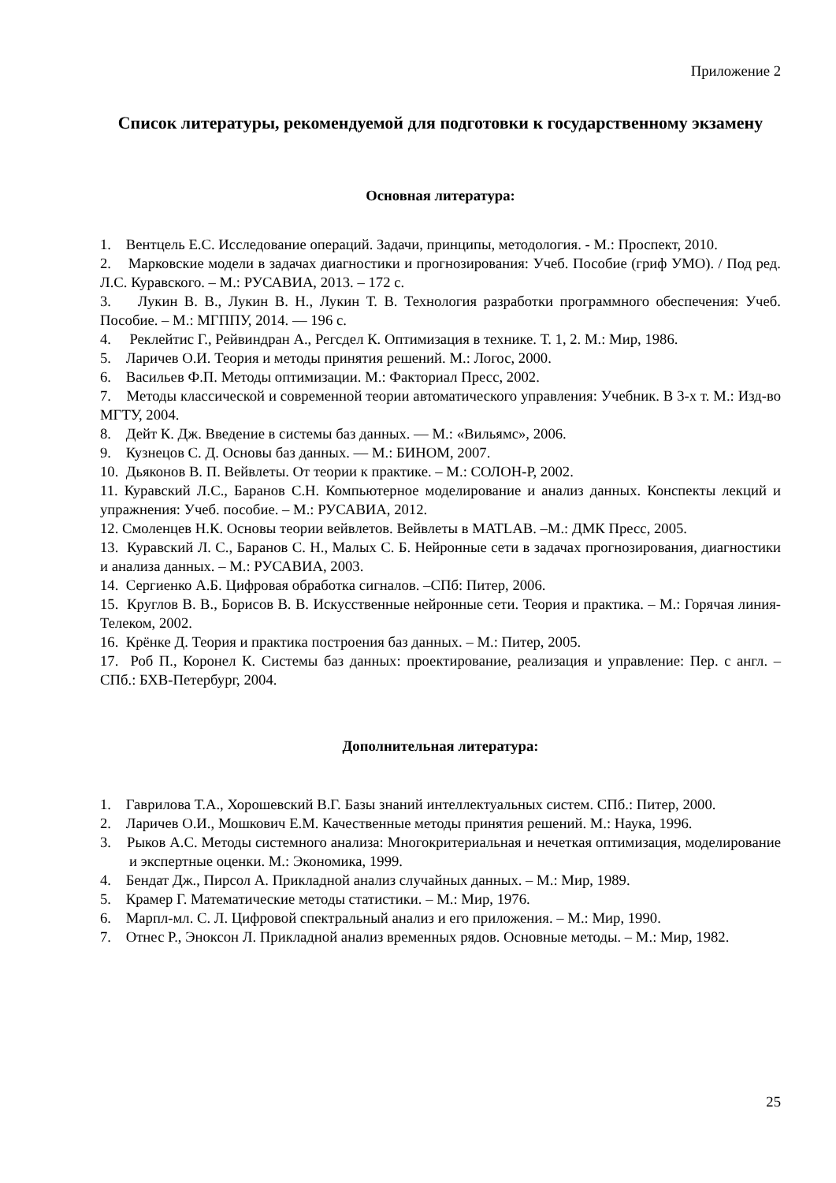Приложение 2
Список литературы, рекомендуемой для подготовки к государственному экзамену
Основная литература:
1. Вентцель Е.С. Исследование операций. Задачи, принципы, методология. - М.: Проспект, 2010.
2. Марковские модели в задачах диагностики и прогнозирования: Учеб. Пособие (гриф УМО). / Под ред. Л.С. Куравского. – М.: РУСАВИА, 2013. – 172 с.
3. Лукин В. В., Лукин В. Н., Лукин Т. В. Технология разработки программного обеспечения: Учеб. Пособие. – М.: МГППУ, 2014. — 196 с.
4. Реклейтис Г., Рейвиндран А., Регсдел К. Оптимизация в технике. Т. 1, 2. М.: Мир, 1986.
5. Ларичев О.И. Теория и методы принятия решений. М.: Логос, 2000.
6. Васильев Ф.П. Методы оптимизации. М.: Факториал Пресс, 2002.
7. Методы классической и современной теории автоматического управления: Учебник. В 3-х т. М.: Изд-во МГТУ, 2004.
8. Дейт К. Дж. Введение в системы баз данных. — М.: «Вильямс», 2006.
9. Кузнецов С. Д. Основы баз данных. — М.: БИНОМ, 2007.
10. Дьяконов В. П. Вейвлеты. От теории к практике. – М.: СОЛОН-Р, 2002.
11. Куравский Л.С., Баранов С.Н. Компьютерное моделирование и анализ данных. Конспекты лекций и упражнения: Учеб. пособие. – М.: РУСАВИА, 2012.
12. Смоленцев Н.К. Основы теории вейвлетов. Вейвлеты в MATLAB. –М.: ДМК Пресс, 2005.
13. Куравский Л. С., Баранов С. Н., Малых С. Б. Нейронные сети в задачах прогнозирования, диагностики и анализа данных. – М.: РУСАВИА, 2003.
14. Сергиенко А.Б. Цифровая обработка сигналов. –СПб: Питер, 2006.
15. Круглов В. В., Борисов В. В. Искусственные нейронные сети. Теория и практика. – М.: Горячая линия-Телеком, 2002.
16. Крёнке Д. Теория и практика построения баз данных. – М.: Питер, 2005.
17. Роб П., Коронел К. Системы баз данных: проектирование, реализация и управление: Пер. с англ. – СПб.: БХВ-Петербург, 2004.
Дополнительная литература:
1. Гаврилова Т.А., Хорошевский В.Г. Базы знаний интеллектуальных систем. СПб.: Питер, 2000.
2. Ларичев О.И., Мошкович Е.М. Качественные методы принятия решений. М.: Наука, 1996.
3. Рыков А.С. Методы системного анализа: Многокритериальная и нечеткая оптимизация, моделирование и экспертные оценки. М.: Экономика, 1999.
4. Бендат Дж., Пирсол А. Прикладной анализ случайных данных. – М.: Мир, 1989.
5. Крамер Г. Математические методы статистики. – М.: Мир, 1976.
6. Марпл-мл. С. Л. Цифровой спектральный анализ и его приложения. – М.: Мир, 1990.
7. Отнес Р., Эноксон Л. Прикладной анализ временных рядов. Основные методы. – М.: Мир, 1982.
25